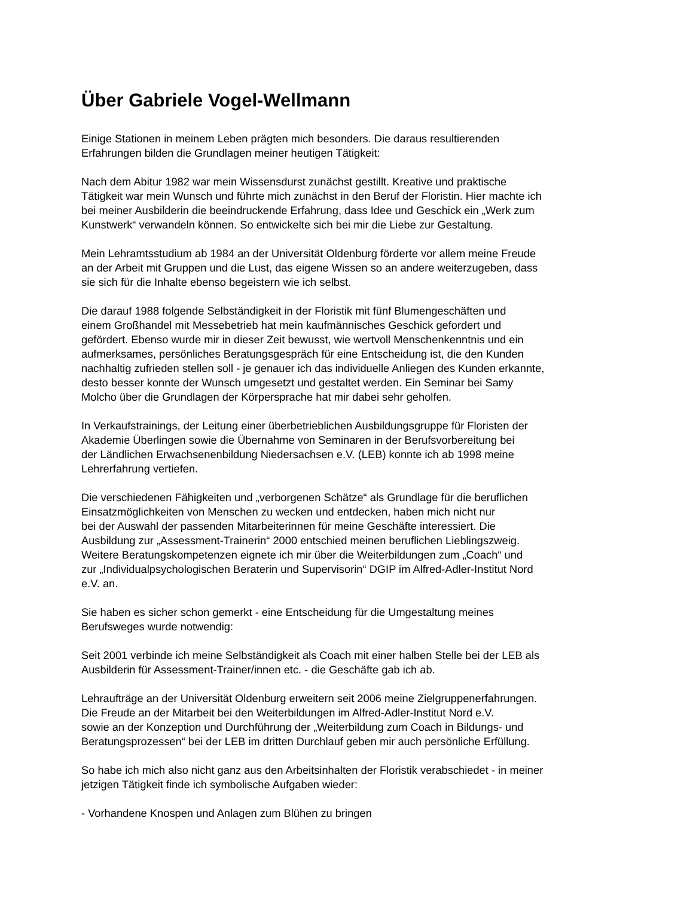Über Gabriele Vogel-Wellmann
Einige Stationen in meinem Leben prägten mich besonders. Die daraus resultierenden
Erfahrungen bilden die Grundlagen meiner heutigen Tätigkeit:
Nach dem Abitur 1982 war mein Wissensdurst zunächst gestillt. Kreative und praktische
Tätigkeit war mein Wunsch und führte mich zunächst in den Beruf der Floristin. Hier machte ich
bei meiner Ausbilderin die beeindruckende Erfahrung, dass Idee und Geschick ein „Werk zum
Kunstwerk“ verwandeln können. So entwickelte sich bei mir die Liebe zur Gestaltung.
Mein Lehramtsstudium ab 1984 an der Universität Oldenburg förderte vor allem meine Freude
an der Arbeit mit Gruppen und die Lust, das eigene Wissen so an andere weiterzugeben, dass
sie sich für die Inhalte ebenso begeistern wie ich selbst.
Die darauf 1988 folgende Selbständigkeit in der Floristik mit fünf Blumengeschäften und
einem Großhandel mit Messebetrieb hat mein kaufmännisches Geschick gefordert und
gefördert. Ebenso wurde mir in dieser Zeit bewusst, wie wertvoll Menschenkenntnis und ein
aufmerksames, persönliches Beratungsgespräch für eine Entscheidung ist, die den Kunden
nachhaltig zufrieden stellen soll - je genauer ich das individuelle Anliegen des Kunden erkannte,
desto besser konnte der Wunsch umgesetzt und gestaltet werden. Ein Seminar bei Samy
Molcho über die Grundlagen der Körpersprache hat mir dabei sehr geholfen.
In Verkaufstrainings, der Leitung einer überbetrieblichen Ausbildungsgruppe für Floristen der
Akademie Überlingen sowie die Übernahme von Seminaren in der Berufsvorbereitung bei
der Ländlichen Erwachsenenbildung Niedersachsen e.V. (LEB) konnte ich ab 1998 meine
Lehrerfahrung vertiefen.
Die verschiedenen Fähigkeiten und „verborgenen Schätze“ als Grundlage für die beruflichen
Einsatzmöglichkeiten von Menschen zu wecken und entdecken, haben mich nicht nur
bei der Auswahl der passenden Mitarbeiterinnen für meine Geschäfte interessiert. Die
Ausbildung zur „Assessment-Trainerin“ 2000 entschied meinen beruflichen Lieblingszweig.
Weitere Beratungskompetenzen eignete ich mir über die Weiterbildungen zum „Coach“ und
zur „Individualpsychologischen Beraterin und Supervisorin“ DGIP im Alfred-Adler-Institut Nord
e.V. an.
Sie haben es sicher schon gemerkt - eine Entscheidung für die Umgestaltung meines
Berufsweges wurde notwendig:
Seit 2001 verbinde ich meine Selbständigkeit als Coach mit einer halben Stelle bei der LEB als
Ausbilderin für Assessment-Trainer/innen etc. - die Geschäfte gab ich ab.
Lehraufträge an der Universität Oldenburg erweitern seit 2006 meine Zielgruppenerfahrungen.
Die Freude an der Mitarbeit bei den Weiterbildungen im Alfred-Adler-Institut Nord e.V.
sowie an der Konzeption und Durchführung der „Weiterbildung zum Coach in Bildungs- und
Beratungsprozessen“ bei der LEB im dritten Durchlauf geben mir auch persönliche Erfüllung.
So habe ich mich also nicht ganz aus den Arbeitsinhalten der Floristik verabschiedet - in meiner
jetzigen Tätigkeit finde ich symbolische Aufgaben wieder:
- Vorhandene Knospen und Anlagen zum Blühen zu bringen